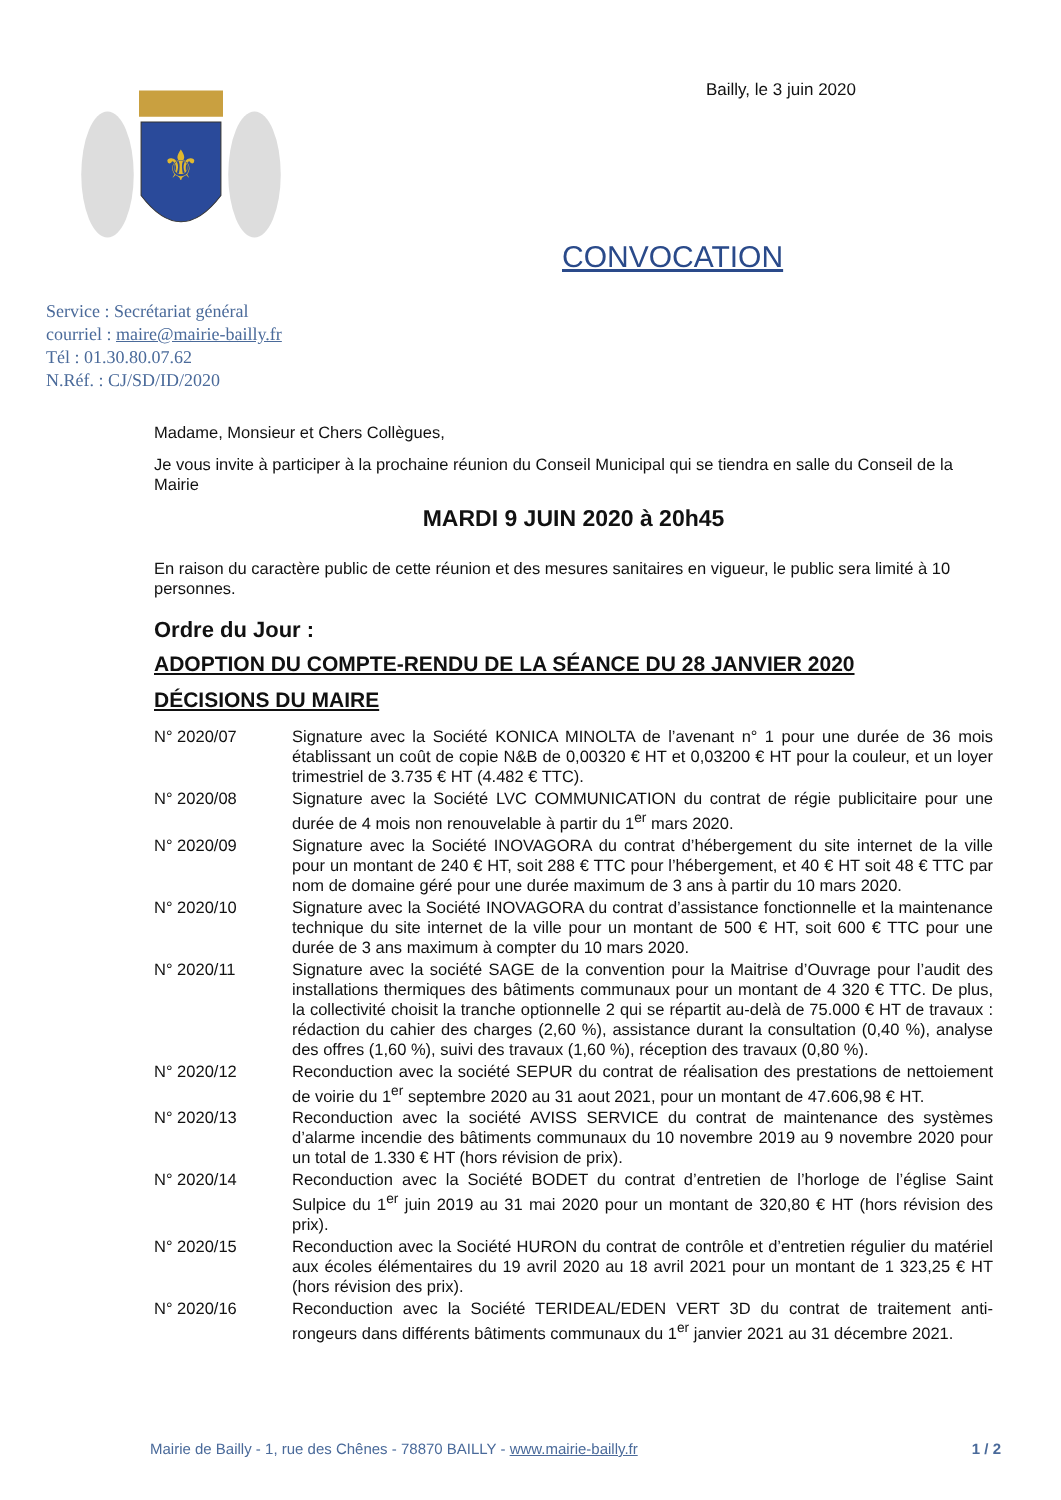⚜
Service : Secrétariat général
courriel : maire@mairie-bailly.fr
Tél : 01.30.80.07.62
N.Réf. : CJ/SD/ID/2020
Bailly, le 3 juin 2020
CONVOCATION
Madame, Monsieur et Chers Collègues,
Je vous invite à participer à la prochaine réunion du Conseil Municipal qui se tiendra en salle du Conseil de la Mairie
MARDI 9 JUIN 2020 à 20h45
En raison du caractère public de cette réunion et des mesures sanitaires en vigueur, le public sera limité à 10 personnes.
Ordre du Jour :
ADOPTION DU COMPTE-RENDU DE LA SÉANCE DU 28 JANVIER 2020
DÉCISIONS DU MAIRE
| N° 2020/07 | Signature avec la Société KONICA MINOLTA de l’avenant n° 1 pour une durée de 36 mois établissant un coût de copie N&B de 0,00320 € HT et 0,03200 € HT pour la couleur, et un loyer trimestriel de 3.735 € HT (4.482 € TTC). |
| N° 2020/08 | Signature avec la Société LVC COMMUNICATION du contrat de régie publicitaire pour une durée de 4 mois non renouvelable à partir du 1<sup>er</sup> mars 2020. |
| N° 2020/09 | Signature avec la Société INOVAGORA du contrat d’hébergement du site internet de la ville pour un montant de 240 € HT, soit 288 € TTC pour l’hébergement, et 40 € HT soit 48 € TTC par nom de domaine géré pour une durée maximum de 3 ans à partir du 10 mars 2020. |
| N° 2020/10 | Signature avec la Société INOVAGORA du contrat d’assistance fonctionnelle et la maintenance technique du site internet de la ville pour un montant de 500 € HT, soit 600 € TTC pour une durée de 3 ans maximum à compter du 10 mars 2020. |
| N° 2020/11 | Signature avec la société SAGE de la convention pour la Maitrise d’Ouvrage pour l’audit des installations thermiques des bâtiments communaux pour un montant de 4 320 € TTC. De plus, la collectivité choisit la tranche optionnelle 2 qui se répartit au-delà de 75.000 € HT de travaux : rédaction du cahier des charges (2,60 %), assistance durant la consultation (0,40 %), analyse des offres (1,60 %), suivi des travaux (1,60 %), réception des travaux (0,80 %). |
| N° 2020/12 | Reconduction avec la société SEPUR du contrat de réalisation des prestations de nettoiement de voirie du 1<sup>er</sup> septembre 2020 au 31 aout 2021, pour un montant de 47.606,98 € HT. |
| N° 2020/13 | Reconduction avec la société AVISS SERVICE du contrat de maintenance des systèmes d’alarme incendie des bâtiments communaux du 10 novembre 2019 au 9 novembre 2020 pour un total de 1.330 € HT (hors révision de prix). |
| N° 2020/14 | Reconduction avec la Société BODET du contrat d’entretien de l’horloge de l’église Saint Sulpice du 1<sup>er</sup> juin 2019 au 31 mai 2020 pour un montant de 320,80 € HT (hors révision des prix). |
| N° 2020/15 | Reconduction avec la Société HURON du contrat de contrôle et d’entretien régulier du matériel aux écoles élémentaires du 19 avril 2020 au 18 avril 2021 pour un montant de 1 323,25 € HT (hors révision des prix). |
| N° 2020/16 | Reconduction avec la Société TERIDEAL/EDEN VERT 3D du contrat de traitement anti-rongeurs dans différents bâtiments communaux du 1<sup>er</sup> janvier 2021 au 31 décembre 2021. |
Mairie de Bailly - 1, rue des Chênes - 78870 BAILLY - www.mairie-bailly.fr 1 / 2